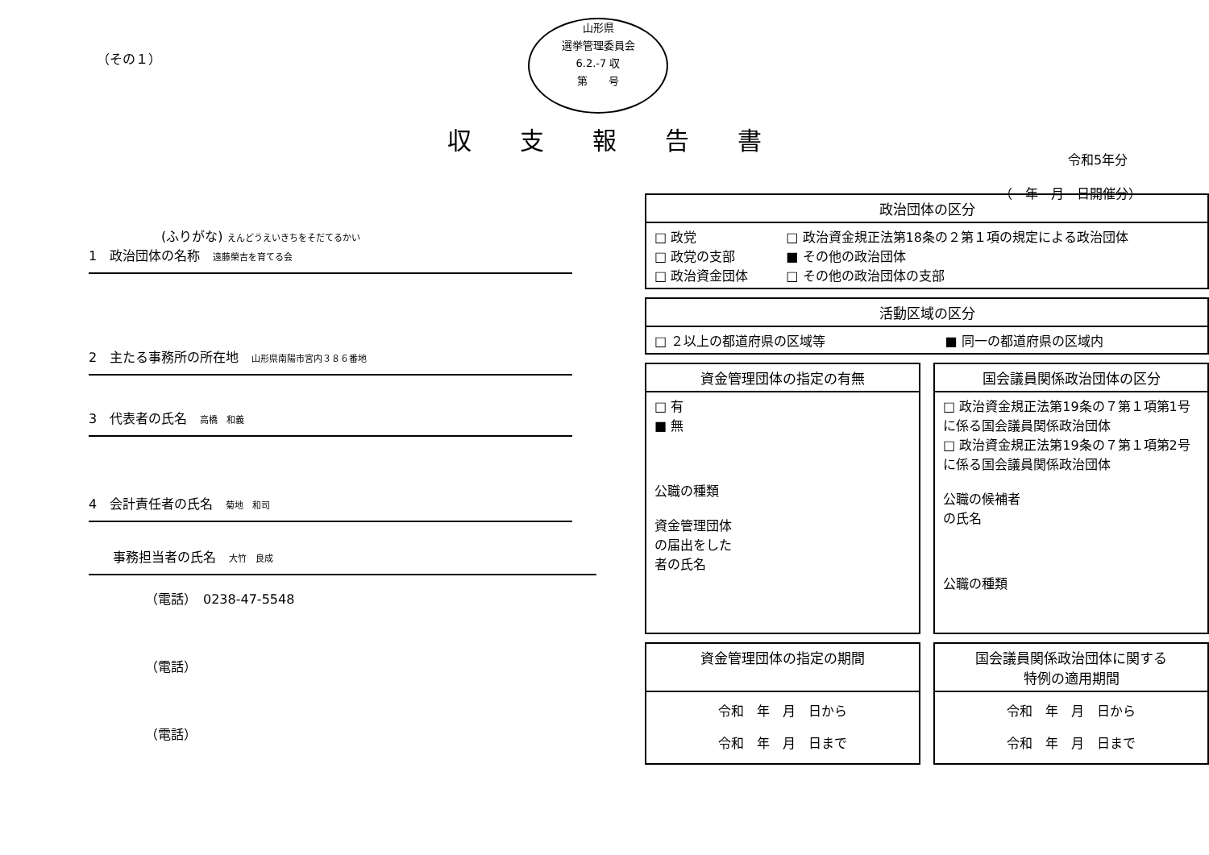（その１）
山形県
選挙管理委員会
6.2.-7 収
第　　号
収支報告書
令和5年分
（　年　月　日開催分）
(ふりがな) えんどうえいきちをそだてるかい
1　政治団体の名称　遠藤榮吉を育てる会
2　主たる事務所の所在地　山形県南陽市宮内３８６番地
3　代表者の氏名　高橋　和義
4　会計責任者の氏名　菊地　和司
事務担当者の氏名　大竹　良成
（電話）　0238-47-5548
（電話）
（電話）
| 政治団体の区分 | |
| --- | --- |
| □ 政党 □ 政党の支部 □ 政治資金団体 | □ 政治資金規正法第18条の２第１項の規定による政治団体 ■ その他の政治団体 □ その他の政治団体の支部 |
| 活動区域の区分 | |
| --- | --- |
| □ ２以上の都道府県の区域等 | ■ 同一の都道府県の区域内 |
| 資金管理団体の指定の有無 |
| --- |
| □ 有 ■ 無 公職の種類 資金管理団体 の届出をした 者の氏名 |
| 国会議員関係政治団体の区分 |
| --- |
| □ 政治資金規正法第19条の７第１項第1号に係る国会議員関係政治団体 □ 政治資金規正法第19条の７第１項第2号に係る国会議員関係政治団体 公職の候補者 の氏名 公職の種類 |
| 資金管理団体の指定の期間 |
| --- |
| 令和 年 月 日から 令和 年 月 日まで |
| 国会議員関係政治団体に関する 特例の適用期間 |
| --- |
| 令和 年 月 日から 令和 年 月 日まで |